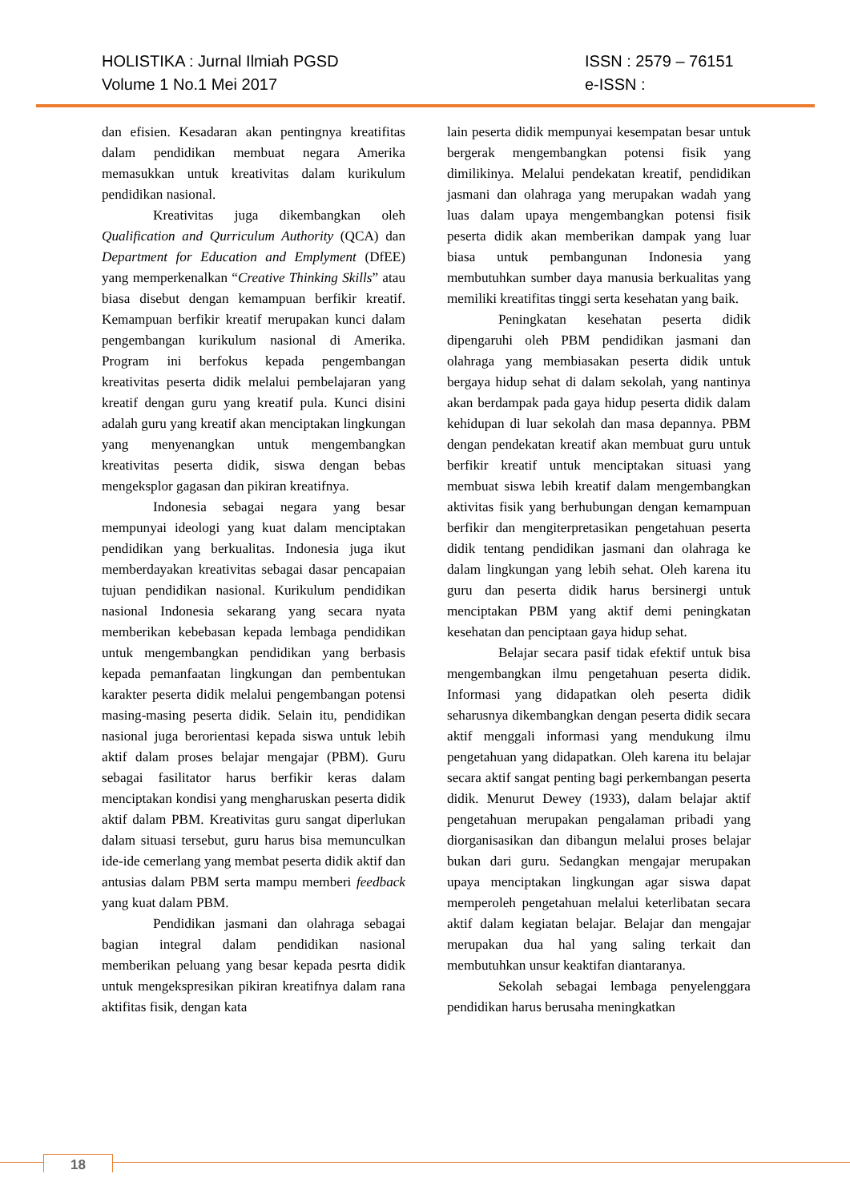HOLISTIKA : Jurnal Ilmiah PGSD ISSN : 2579 – 76151
Volume 1 No.1 Mei 2017 e-ISSN :
dan efisien. Kesadaran akan pentingnya kreatifitas dalam pendidikan membuat negara Amerika memasukkan untuk kreativitas dalam kurikulum pendidikan nasional.
Kreativitas juga dikembangkan oleh Qualification and Qurriculum Authority (QCA) dan Department for Education and Emplyment (DfEE) yang memperkenalkan “Creative Thinking Skills” atau biasa disebut dengan kemampuan berfikir kreatif. Kemampuan berfikir kreatif merupakan kunci dalam pengembangan kurikulum nasional di Amerika. Program ini berfokus kepada pengembangan kreativitas peserta didik melalui pembelajaran yang kreatif dengan guru yang kreatif pula. Kunci disini adalah guru yang kreatif akan menciptakan lingkungan yang menyenangkan untuk mengembangkan kreativitas peserta didik, siswa dengan bebas mengeksplor gagasan dan pikiran kreatifnya.
Indonesia sebagai negara yang besar mempunyai ideologi yang kuat dalam menciptakan pendidikan yang berkualitas. Indonesia juga ikut memberdayakan kreativitas sebagai dasar pencapaian tujuan pendidikan nasional. Kurikulum pendidikan nasional Indonesia sekarang yang secara nyata memberikan kebebasan kepada lembaga pendidikan untuk mengembangkan pendidikan yang berbasis kepada pemanfaatan lingkungan dan pembentukan karakter peserta didik melalui pengembangan potensi masing-masing peserta didik. Selain itu, pendidikan nasional juga berorientasi kepada siswa untuk lebih aktif dalam proses belajar mengajar (PBM). Guru sebagai fasilitator harus berfikir keras dalam menciptakan kondisi yang mengharuskan peserta didik aktif dalam PBM. Kreativitas guru sangat diperlukan dalam situasi tersebut, guru harus bisa memunculkan ide-ide cemerlang yang membat peserta didik aktif dan antusias dalam PBM serta mampu memberi feedback yang kuat dalam PBM.
Pendidikan jasmani dan olahraga sebagai bagian integral dalam pendidikan nasional memberikan peluang yang besar kepada pesrta didik untuk mengekspresikan pikiran kreatifnya dalam rana aktifitas fisik, dengan kata
lain peserta didik mempunyai kesempatan besar untuk bergerak mengembangkan potensi fisik yang dimilikinya. Melalui pendekatan kreatif, pendidikan jasmani dan olahraga yang merupakan wadah yang luas dalam upaya mengembangkan potensi fisik peserta didik akan memberikan dampak yang luar biasa untuk pembangunan Indonesia yang membutuhkan sumber daya manusia berkualitas yang memiliki kreatifitas tinggi serta kesehatan yang baik.
Peningkatan kesehatan peserta didik dipengaruhi oleh PBM pendidikan jasmani dan olahraga yang membiasakan peserta didik untuk bergaya hidup sehat di dalam sekolah, yang nantinya akan berdampak pada gaya hidup peserta didik dalam kehidupan di luar sekolah dan masa depannya. PBM dengan pendekatan kreatif akan membuat guru untuk berfikir kreatif untuk menciptakan situasi yang membuat siswa lebih kreatif dalam mengembangkan aktivitas fisik yang berhubungan dengan kemampuan berfikir dan mengiterpretasikan pengetahuan peserta didik tentang pendidikan jasmani dan olahraga ke dalam lingkungan yang lebih sehat. Oleh karena itu guru dan peserta didik harus bersinergi untuk menciptakan PBM yang aktif demi peningkatan kesehatan dan penciptaan gaya hidup sehat.
Belajar secara pasif tidak efektif untuk bisa mengembangkan ilmu pengetahuan peserta didik. Informasi yang didapatkan oleh peserta didik seharusnya dikembangkan dengan peserta didik secara aktif menggali informasi yang mendukung ilmu pengetahuan yang didapatkan. Oleh karena itu belajar secara aktif sangat penting bagi perkembangan peserta didik. Menurut Dewey (1933), dalam belajar aktif pengetahuan merupakan pengalaman pribadi yang diorganisasikan dan dibangun melalui proses belajar bukan dari guru. Sedangkan mengajar merupakan upaya menciptakan lingkungan agar siswa dapat memperoleh pengetahuan melalui keterlibatan secara aktif dalam kegiatan belajar. Belajar dan mengajar merupakan dua hal yang saling terkait dan membutuhkan unsur keaktifan diantaranya.
Sekolah sebagai lembaga penyelenggara pendidikan harus berusaha meningkatkan
18